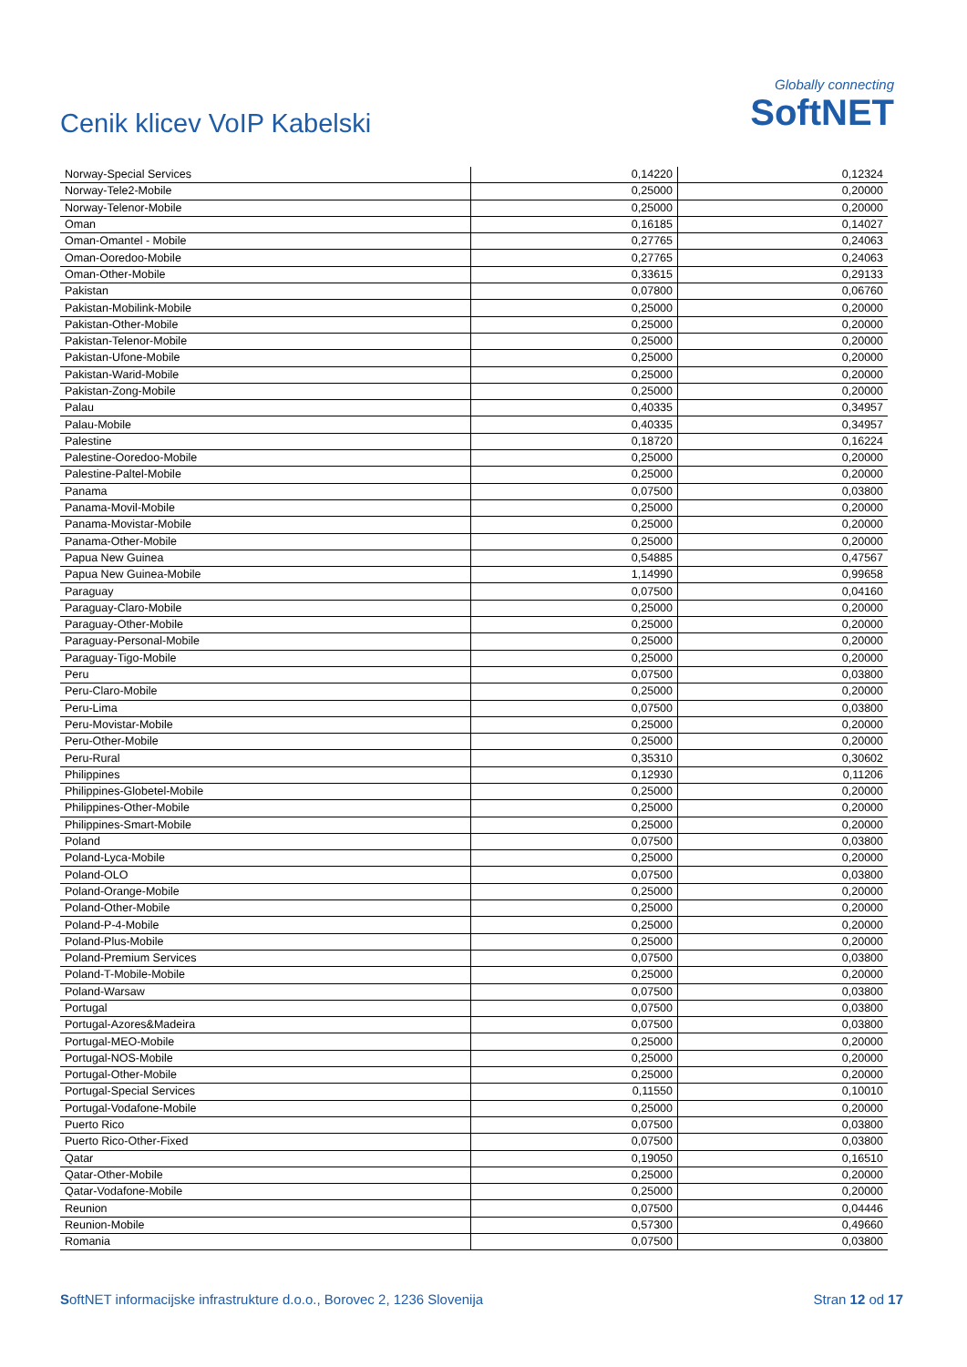Cenik klicev VoIP Kabelski
Globally connecting
SoftNET
| Norway-Special Services | 0,14220 | 0,12324 |
| Norway-Tele2-Mobile | 0,25000 | 0,20000 |
| Norway-Telenor-Mobile | 0,25000 | 0,20000 |
| Oman | 0,16185 | 0,14027 |
| Oman-Omantel - Mobile | 0,27765 | 0,24063 |
| Oman-Ooredoo-Mobile | 0,27765 | 0,24063 |
| Oman-Other-Mobile | 0,33615 | 0,29133 |
| Pakistan | 0,07800 | 0,06760 |
| Pakistan-Mobilink-Mobile | 0,25000 | 0,20000 |
| Pakistan-Other-Mobile | 0,25000 | 0,20000 |
| Pakistan-Telenor-Mobile | 0,25000 | 0,20000 |
| Pakistan-Ufone-Mobile | 0,25000 | 0,20000 |
| Pakistan-Warid-Mobile | 0,25000 | 0,20000 |
| Pakistan-Zong-Mobile | 0,25000 | 0,20000 |
| Palau | 0,40335 | 0,34957 |
| Palau-Mobile | 0,40335 | 0,34957 |
| Palestine | 0,18720 | 0,16224 |
| Palestine-Ooredoo-Mobile | 0,25000 | 0,20000 |
| Palestine-Paltel-Mobile | 0,25000 | 0,20000 |
| Panama | 0,07500 | 0,03800 |
| Panama-Movil-Mobile | 0,25000 | 0,20000 |
| Panama-Movistar-Mobile | 0,25000 | 0,20000 |
| Panama-Other-Mobile | 0,25000 | 0,20000 |
| Papua New Guinea | 0,54885 | 0,47567 |
| Papua New Guinea-Mobile | 1,14990 | 0,99658 |
| Paraguay | 0,07500 | 0,04160 |
| Paraguay-Claro-Mobile | 0,25000 | 0,20000 |
| Paraguay-Other-Mobile | 0,25000 | 0,20000 |
| Paraguay-Personal-Mobile | 0,25000 | 0,20000 |
| Paraguay-Tigo-Mobile | 0,25000 | 0,20000 |
| Peru | 0,07500 | 0,03800 |
| Peru-Claro-Mobile | 0,25000 | 0,20000 |
| Peru-Lima | 0,07500 | 0,03800 |
| Peru-Movistar-Mobile | 0,25000 | 0,20000 |
| Peru-Other-Mobile | 0,25000 | 0,20000 |
| Peru-Rural | 0,35310 | 0,30602 |
| Philippines | 0,12930 | 0,11206 |
| Philippines-Globetel-Mobile | 0,25000 | 0,20000 |
| Philippines-Other-Mobile | 0,25000 | 0,20000 |
| Philippines-Smart-Mobile | 0,25000 | 0,20000 |
| Poland | 0,07500 | 0,03800 |
| Poland-Lyca-Mobile | 0,25000 | 0,20000 |
| Poland-OLO | 0,07500 | 0,03800 |
| Poland-Orange-Mobile | 0,25000 | 0,20000 |
| Poland-Other-Mobile | 0,25000 | 0,20000 |
| Poland-P-4-Mobile | 0,25000 | 0,20000 |
| Poland-Plus-Mobile | 0,25000 | 0,20000 |
| Poland-Premium Services | 0,07500 | 0,03800 |
| Poland-T-Mobile-Mobile | 0,25000 | 0,20000 |
| Poland-Warsaw | 0,07500 | 0,03800 |
| Portugal | 0,07500 | 0,03800 |
| Portugal-Azores&Madeira | 0,07500 | 0,03800 |
| Portugal-MEO-Mobile | 0,25000 | 0,20000 |
| Portugal-NOS-Mobile | 0,25000 | 0,20000 |
| Portugal-Other-Mobile | 0,25000 | 0,20000 |
| Portugal-Special Services | 0,11550 | 0,10010 |
| Portugal-Vodafone-Mobile | 0,25000 | 0,20000 |
| Puerto Rico | 0,07500 | 0,03800 |
| Puerto Rico-Other-Fixed | 0,07500 | 0,03800 |
| Qatar | 0,19050 | 0,16510 |
| Qatar-Other-Mobile | 0,25000 | 0,20000 |
| Qatar-Vodafone-Mobile | 0,25000 | 0,20000 |
| Reunion | 0,07500 | 0,04446 |
| Reunion-Mobile | 0,57300 | 0,49660 |
| Romania | 0,07500 | 0,03800 |
SoftNET informacijske infrastrukture d.o.o., Borovec 2, 1236 Slovenija Stran 12 od 17